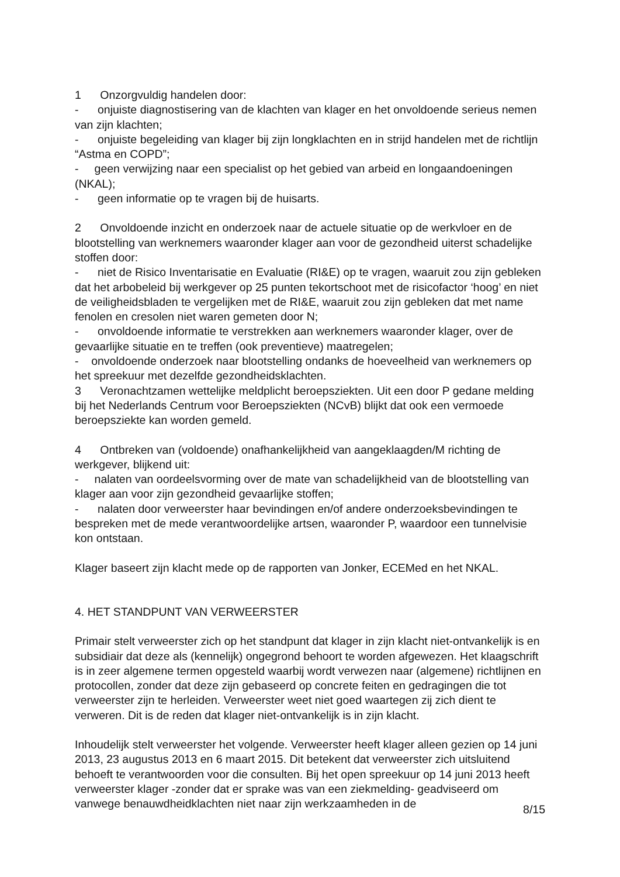1 Onzorgvuldig handelen door:
- onjuiste diagnostisering van de klachten van klager en het onvoldoende serieus nemen van zijn klachten;
- onjuiste begeleiding van klager bij zijn longklachten en in strijd handelen met de richtlijn “Astma en COPD”;
- geen verwijzing naar een specialist op het gebied van arbeid en longaandoeningen (NKAL);
- geen informatie op te vragen bij de huisarts.
2 Onvoldoende inzicht en onderzoek naar de actuele situatie op de werkvloer en de blootstelling van werknemers waaronder klager aan voor de gezondheid uiterst schadelijke stoffen door:
- niet de Risico Inventarisatie en Evaluatie (RI&E) op te vragen, waaruit zou zijn gebleken dat het arbobeleid bij werkgever op 25 punten tekortschoot met de risicofactor ‘hoog’ en niet de veiligheidsbladen te vergelijken met de RI&E, waaruit zou zijn gebleken dat met name fenolen en cresolen niet waren gemeten door N;
- onvoldoende informatie te verstrekken aan werknemers waaronder klager, over de gevaarlijke situatie en te treffen (ook preventieve) maatregelen;
- onvoldoende onderzoek naar blootstelling ondanks de hoeveelheid van werknemers op het spreekuur met dezelfde gezondheidsklachten.
3 Veronachtzamen wettelijke meldplicht beroepsziekten. Uit een door P gedane melding bij het Nederlands Centrum voor Beroepsziekten (NCvB) blijkt dat ook een vermoede beroepsziekte kan worden gemeld.
4 Ontbreken van (voldoende) onafhankelijkheid van aangeklaagden/M richting de werkgever, blijkend uit:
- nalaten van oordeelsvorming over de mate van schadelijkheid van de blootstelling van klager aan voor zijn gezondheid gevaarlijke stoffen;
- nalaten door verweerster haar bevindingen en/of andere onderzoeksbevindingen te bespreken met de mede verantwoordelijke artsen, waaronder P, waardoor een tunnelvisie kon ontstaan.
Klager baseert zijn klacht mede op de rapporten van Jonker, ECEMed en het NKAL.
4. HET STANDPUNT VAN VERWEERSTER
Primair stelt verweerster zich op het standpunt dat klager in zijn klacht niet-ontvankelijk is en subsidiair dat deze als (kennelijk) ongegrond behoort te worden afgewezen. Het klaagschrift is in zeer algemene termen opgesteld waarbij wordt verwezen naar (algemene) richtlijnen en protocollen, zonder dat deze zijn gebaseerd op concrete feiten en gedragingen die tot verweerster zijn te herleiden. Verweerster weet niet goed waartegen zij zich dient te verweren. Dit is de reden dat klager niet-ontvankelijk is in zijn klacht.
Inhoudelijk stelt verweerster het volgende. Verweerster heeft klager alleen gezien op 14 juni 2013, 23 augustus 2013 en 6 maart 2015. Dit betekent dat verweerster zich uitsluitend behoeft te verantwoorden voor die consulten. Bij het open spreekuur op 14 juni 2013 heeft verweerster klager -zonder dat er sprake was van een ziekmelding- geadviseerd om vanwege benauwdheidklachten niet naar zijn werkzaamheden in de
8/15